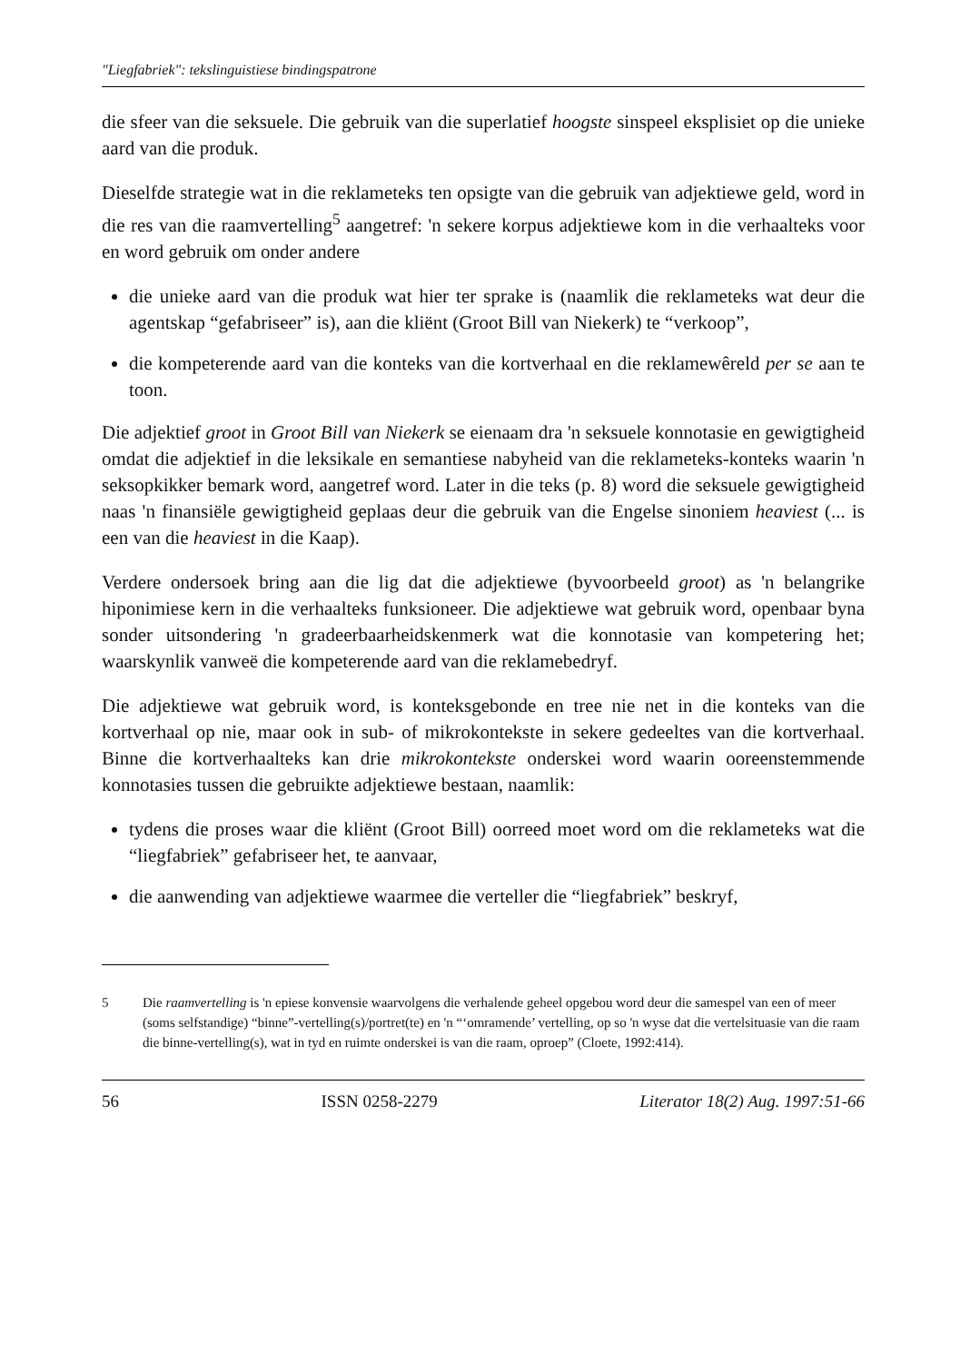"Liegfabriek": tekslinguistiese bindingspatrone
die sfeer van die seksuele. Die gebruik van die superlatief hoogste sinspeel eksplisiet op die unieke aard van die produk.
Dieselfde strategie wat in die reklameteks ten opsigte van die gebruik van adjektiewe geld, word in die res van die raamvertelling<sup>5</sup> aangetref: 'n sekere korpus adjektiewe kom in die verhaalteks voor en word gebruik om onder andere
die unieke aard van die produk wat hier ter sprake is (naamlik die reklameteks wat deur die agentskap “gefabriseer” is), aan die kliënt (Groot Bill van Niekerk) te “verkoop”,
die kompeterende aard van die konteks van die kortverhaal en die reklamewêreld per se aan te toon.
Die adjektief groot in Groot Bill van Niekerk se eienaam dra 'n seksuele konnotasie en gewigtigheid omdat die adjektief in die leksikale en semantiese nabyheid van die reklameteks-konteks waarin 'n seksopkikker bemark word, aangetref word. Later in die teks (p. 8) word die seksuele gewigtigheid naas 'n finansiële gewigtigheid geplaas deur die gebruik van die Engelse sinoniem heaviest (... is een van die heaviest in die Kaap).
Verdere ondersoek bring aan die lig dat die adjektiewe (byvoorbeeld groot) as 'n belangrike hiponimiese kern in die verhaalteks funksioneer. Die adjektiewe wat gebruik word, openbaar byna sonder uitsondering 'n gradeerbaarheidskenmerk wat die konnotasie van kompetering het; waarskynlik vanweë die kompeterende aard van die reklamebedryf.
Die adjektiewe wat gebruik word, is konteksgebonde en tree nie net in die konteks van die kortverhaal op nie, maar ook in sub- of mikrokontekste in sekere gedeeltes van die kortverhaal. Binne die kortverhaalteks kan drie mikrokontekste onderskei word waarin ooreenstemmende konnotasies tussen die gebruikte adjektiewe bestaan, naamlik:
tydens die proses waar die kliënt (Groot Bill) oorreed moet word om die reklameteks wat die “liegfabriek” gefabriseer het, te aanvaar,
die aanwending van adjektiewe waarmee die verteller die “liegfabriek” beskryf,
5 Die raamvertelling is 'n epiese konvensie waarvolgens die verhalende geheel opgebou word deur die samespel van een of meer (soms selfstandige) “binne”-vertelling(s)/portret(te) en 'n “‘omramende’ vertelling, op so 'n wyse dat die vertelsituasie van die raam die binne-vertelling(s), wat in tyd en ruimte onderskei is van die raam, oproep” (Cloete, 1992:414).
56 ISSN 0258-2279 Literator 18(2) Aug. 1997:51-66